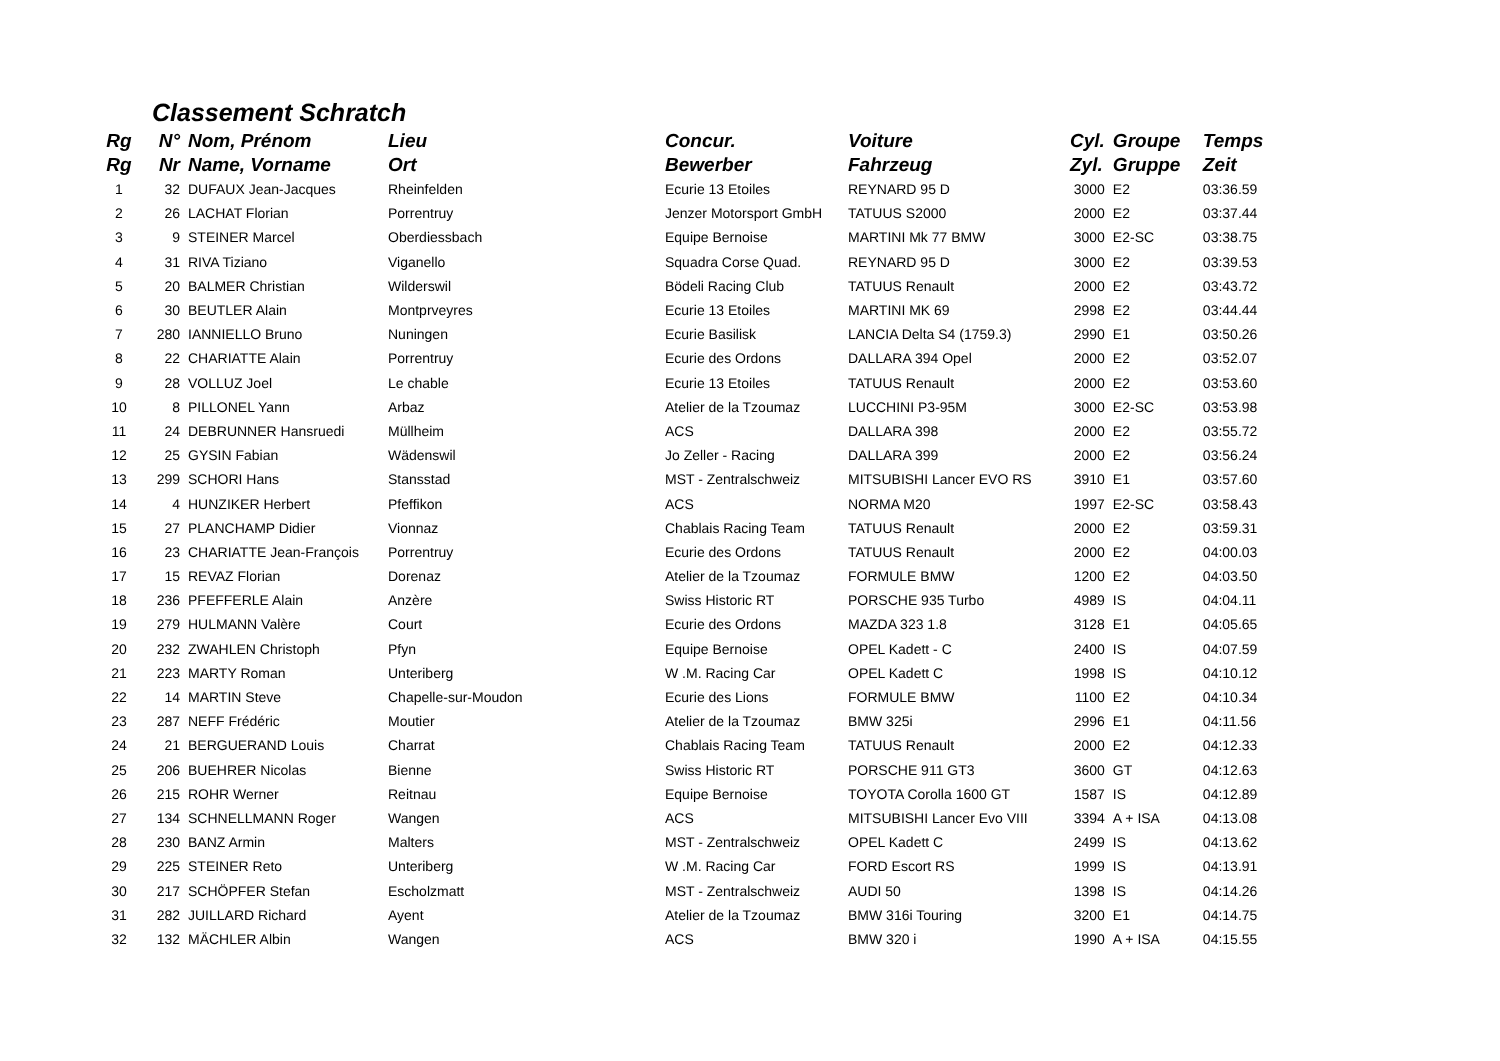Classement Schratch
| Rg | N° | Nom, Prénom | Lieu | Concur. | Voiture | Cyl. | Groupe | Temps |
| --- | --- | --- | --- | --- | --- | --- | --- | --- |
| Rg | Nr | Name, Vorname | Ort | Bewerber | Fahrzeug | Zyl. | Gruppe | Zeit |
| 1 | 32 | DUFAUX Jean-Jacques | Rheinfelden | Ecurie 13 Etoiles | REYNARD 95 D | 3000 | E2 | 03:36.59 |
| 2 | 26 | LACHAT Florian | Porrentruy | Jenzer Motorsport GmbH | TATUUS S2000 | 2000 | E2 | 03:37.44 |
| 3 | 9 | STEINER Marcel | Oberdiessbach | Equipe Bernoise | MARTINI Mk 77 BMW | 3000 | E2-SC | 03:38.75 |
| 4 | 31 | RIVA Tiziano | Viganello | Squadra Corse Quad. | REYNARD 95 D | 3000 | E2 | 03:39.53 |
| 5 | 20 | BALMER Christian | Wilderswil | Bödeli Racing Club | TATUUS Renault | 2000 | E2 | 03:43.72 |
| 6 | 30 | BEUTLER Alain | Montprveyres | Ecurie 13 Etoiles | MARTINI MK 69 | 2998 | E2 | 03:44.44 |
| 7 | 280 | IANNIELLO Bruno | Nuningen | Ecurie Basilisk | LANCIA Delta S4 (1759.3) | 2990 | E1 | 03:50.26 |
| 8 | 22 | CHARIATTE Alain | Porrentruy | Ecurie des Ordons | DALLARA 394 Opel | 2000 | E2 | 03:52.07 |
| 9 | 28 | VOLLUZ Joel | Le chable | Ecurie 13 Etoiles | TATUUS Renault | 2000 | E2 | 03:53.60 |
| 10 | 8 | PILLONEL Yann | Arbaz | Atelier de la Tzoumaz | LUCCHINI P3-95M | 3000 | E2-SC | 03:53.98 |
| 11 | 24 | DEBRUNNER Hansruedi | Müllheim | ACS | DALLARA 398 | 2000 | E2 | 03:55.72 |
| 12 | 25 | GYSIN Fabian | Wädenswil | Jo Zeller - Racing | DALLARA 399 | 2000 | E2 | 03:56.24 |
| 13 | 299 | SCHORI Hans | Stansstad | MST - Zentralschweiz | MITSUBISHI Lancer EVO RS | 3910 | E1 | 03:57.60 |
| 14 | 4 | HUNZIKER Herbert | Pfeffikon | ACS | NORMA M20 | 1997 | E2-SC | 03:58.43 |
| 15 | 27 | PLANCHAMP Didier | Vionnaz | Chablais Racing Team | TATUUS Renault | 2000 | E2 | 03:59.31 |
| 16 | 23 | CHARIATTE Jean-François | Porrentruy | Ecurie des Ordons | TATUUS Renault | 2000 | E2 | 04:00.03 |
| 17 | 15 | REVAZ Florian | Dorenaz | Atelier de la Tzoumaz | FORMULE BMW | 1200 | E2 | 04:03.50 |
| 18 | 236 | PFEFFERLE Alain | Anzère | Swiss Historic RT | PORSCHE 935 Turbo | 4989 | IS | 04:04.11 |
| 19 | 279 | HULMANN Valère | Court | Ecurie des Ordons | MAZDA 323 1.8 | 3128 | E1 | 04:05.65 |
| 20 | 232 | ZWAHLEN Christoph | Pfyn | Equipe Bernoise | OPEL Kadett - C | 2400 | IS | 04:07.59 |
| 21 | 223 | MARTY Roman | Unteriberg | W .M. Racing Car | OPEL Kadett C | 1998 | IS | 04:10.12 |
| 22 | 14 | MARTIN Steve | Chapelle-sur-Moudon | Ecurie des Lions | FORMULE BMW | 1100 | E2 | 04:10.34 |
| 23 | 287 | NEFF Frédéric | Moutier | Atelier de la Tzoumaz | BMW 325i | 2996 | E1 | 04:11.56 |
| 24 | 21 | BERGUERAND Louis | Charrat | Chablais Racing Team | TATUUS Renault | 2000 | E2 | 04:12.33 |
| 25 | 206 | BUEHRER Nicolas | Bienne | Swiss Historic RT | PORSCHE 911 GT3 | 3600 | GT | 04:12.63 |
| 26 | 215 | ROHR Werner | Reitnau | Equipe Bernoise | TOYOTA Corolla 1600 GT | 1587 | IS | 04:12.89 |
| 27 | 134 | SCHNELLMANN Roger | Wangen | ACS | MITSUBISHI Lancer Evo VIII | 3394 | A + ISA | 04:13.08 |
| 28 | 230 | BANZ Armin | Malters | MST - Zentralschweiz | OPEL Kadett C | 2499 | IS | 04:13.62 |
| 29 | 225 | STEINER Reto | Unteriberg | W .M. Racing Car | FORD Escort RS | 1999 | IS | 04:13.91 |
| 30 | 217 | SCHÖPFER Stefan | Escholzmatt | MST - Zentralschweiz | AUDI 50 | 1398 | IS | 04:14.26 |
| 31 | 282 | JUILLARD Richard | Ayent | Atelier de la Tzoumaz | BMW 316i Touring | 3200 | E1 | 04:14.75 |
| 32 | 132 | MÄCHLER Albin | Wangen | ACS | BMW 320 i | 1990 | A + ISA | 04:15.55 |